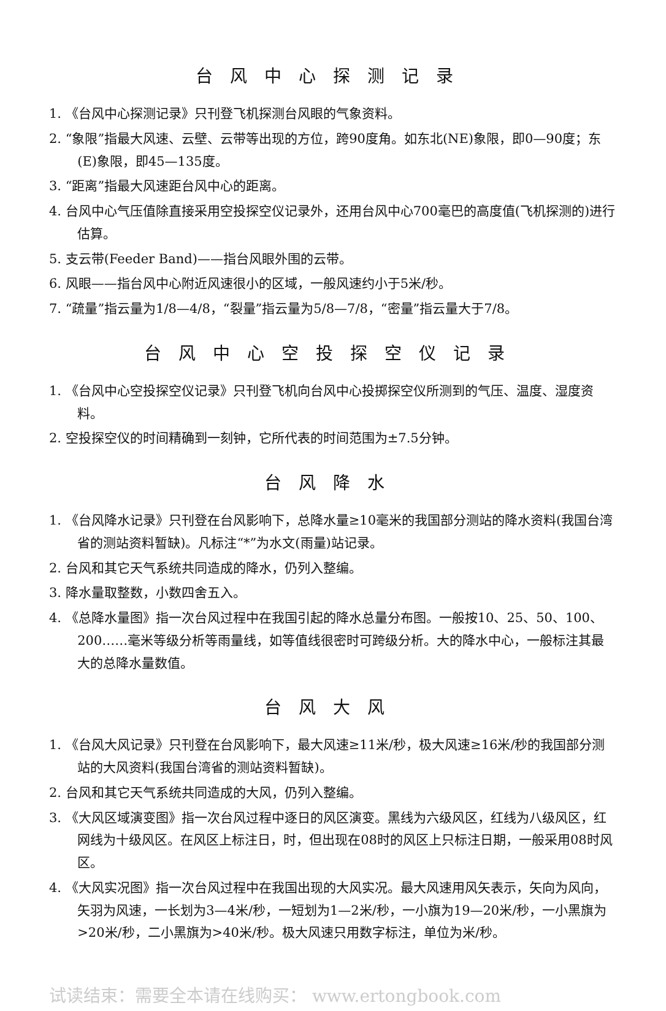台风中心探测记录
1. 《台风中心探测记录》只刊登飞机探测台风眼的气象资料。
2. “象限”指最大风速、云壁、云带等出现的方位，跨90度角。如东北(NE)象限，即0—90度；东(E)象限，即45—135度。
3. “距离”指最大风速距台风中心的距离。
4. 台风中心气压值除直接采用空投探空仪记录外，还用台风中心700毫巴的高度值(飞机探测的)进行估算。
5. 支云带(Feeder Band)——指台风眼外围的云带。
6. 风眼——指台风中心附近风速很小的区域，一般风速约小于5米/秒。
7. “疏量”指云量为1/8—4/8，“裂量”指云量为5/8—7/8，“密量”指云量大于7/8。
台风中心空投探空仪记录
1. 《台风中心空投探空仪记录》只刊登飞机向台风中心投掷探空仪所测到的气压、温度、湿度资料。
2. 空投探空仪的时间精确到一刻钟，它所代表的时间范围为±7.5分钟。
台风降水
1. 《台风降水记录》只刊登在台风影响下，总降水量≥10毫米的我国部分测站的降水资料(我国台湾省的测站资料暂缺)。凡标注“*”为水文(雨量)站记录。
2. 台风和其它天气系统共同造成的降水，仍列入整编。
3. 降水量取整数，小数四舍五入。
4. 《总降水量图》指一次台风过程中在我国引起的降水总量分布图。一般按10、25、50、100、200……毫米等级分析等雨量线，如等值线很密时可跨级分析。大的降水中心，一般标注其最大的总降水量数值。
台风大风
1. 《台风大风记录》只刊登在台风影响下，最大风速≥11米/秒，极大风速≥16米/秒的我国部分测站的大风资料(我国台湾省的测站资料暂缺)。
2. 台风和其它天气系统共同造成的大风，仍列入整编。
3. 《大风区域演变图》指一次台风过程中逐日的风区演变。黑线为六级风区，红线为八级风区，红网线为十级风区。在风区上标注日，时，但出现在08时的风区上只标注日期，一般采用08时风区。
4. 《大风实况图》指一次台风过程中在我国出现的大风实况。最大风速用风矢表示，矢向为风向，矢羽为风速，一长划为3—4米/秒，一短划为1—2米/秒，一小旗为19—20米/秒，一小黑旗为>20米/秒，二小黑旗为>40米/秒。极大风速只用数字标注，单位为米/秒。
试读结束：需要全本请在线购买： www.ertongbook.com